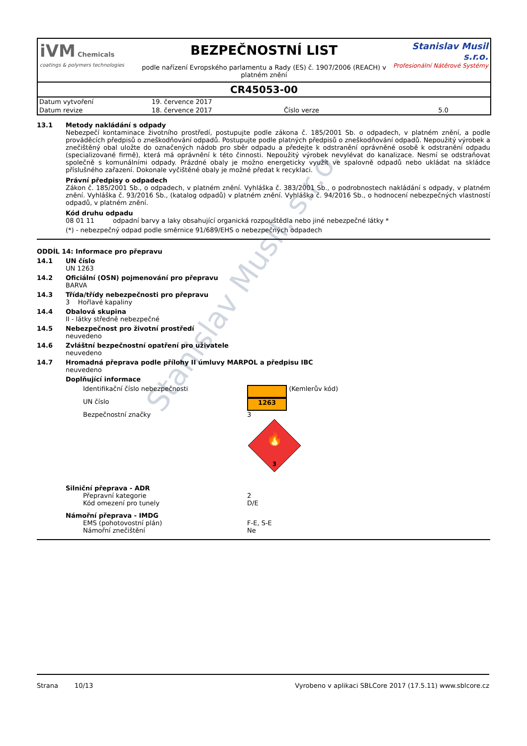iVM Chemicals
coatings & polymers technologies
BEZPEČNOSTNÍ LIST
podle nařízení Evropského parlamentu a Rady (ES) č. 1907/2006 (REACH) v platném znění
Stanislav Musil s.r.o.
Profesionální Nátěrové Systémy
CR45053-00
| Datum vytvoření | 19. července 2017 | | |
| Datum revize | 18. července 2017 | Číslo verze | 5.0 |
Stanislav Musil, s.r.o.
13.1 Metody nakládání s odpady
Nebezpečí kontaminace životního prostředí, postupujte podle zákona č. 185/2001 Sb. o odpadech, v platném znění, a podle prováděcích předpisů o zneškodňování odpadů. Postupujte podle platných předpisů o zneškodňování odpadů. Nepoužitý výrobek a znečištěný obal uložte do označených nádob pro sběr odpadu a předejte k odstranění oprávněné osobě k odstranění odpadu (specializované firmě), která má oprávnění k této činnosti. Nepoužitý výrobek nevylévat do kanalizace. Nesmí se odstraňovat společně s komunálními odpady. Prázdné obaly je možno energeticky využít ve spalovně odpadů nebo ukládat na skládce příslušného zařazení. Dokonale vyčištěné obaly je možné předat k recyklaci.
Právní předpisy o odpadech
Zákon č. 185/2001 Sb., o odpadech, v platném znění. Vyhláška č. 383/2001 Sb., o podrobnostech nakládání s odpady, v platném znění. Vyhláška č. 93/2016 Sb., (katalog odpadů) v platném znění. Vyhláška č. 94/2016 Sb., o hodnocení nebezpečných vlastností odpadů, v platném znění.
Kód druhu odpadu
08 01 11 odpadní barvy a laky obsahující organická rozpouštědla nebo jiné nebezpečné látky *
(*) - nebezpečný odpad podle směrnice 91/689/EHS o nebezpečných odpadech
ODDÍL 14: Informace pro přepravu
14.1 UN číslo
UN 1263
14.2 Oficiální (OSN) pojmenování pro přepravu
BARVA
14.3 Třída/třídy nebezpečnosti pro přepravu
3 Hořlavé kapaliny
14.4 Obalová skupina
II - látky středně nebezpečné
14.5 Nebezpečnost pro životní prostředí
neuvedeno
14.6 Zvláštní bezpečnostní opatření pro uživatele
neuvedeno
14.7 Hromadná přeprava podle přílohy II úmluvy MARPOL a předpisu IBC
neuvedeno
Doplňující informace
Identifikační číslo nebezpečnosti (Kemlerův kód)
UN číslo
1263
Bezpečnostní značky 3
🔥
3
Silniční přeprava - ADR
Přepravní kategorie 2
Kód omezení pro tunely D/E
Námořní přeprava - IMDG
EMS (pohotovostní plán) F-E, S-E
Námořní znečištění Ne
Strana 10/13 Vyrobeno v aplikaci SBLCore 2017 (17.5.11) www.sblcore.cz